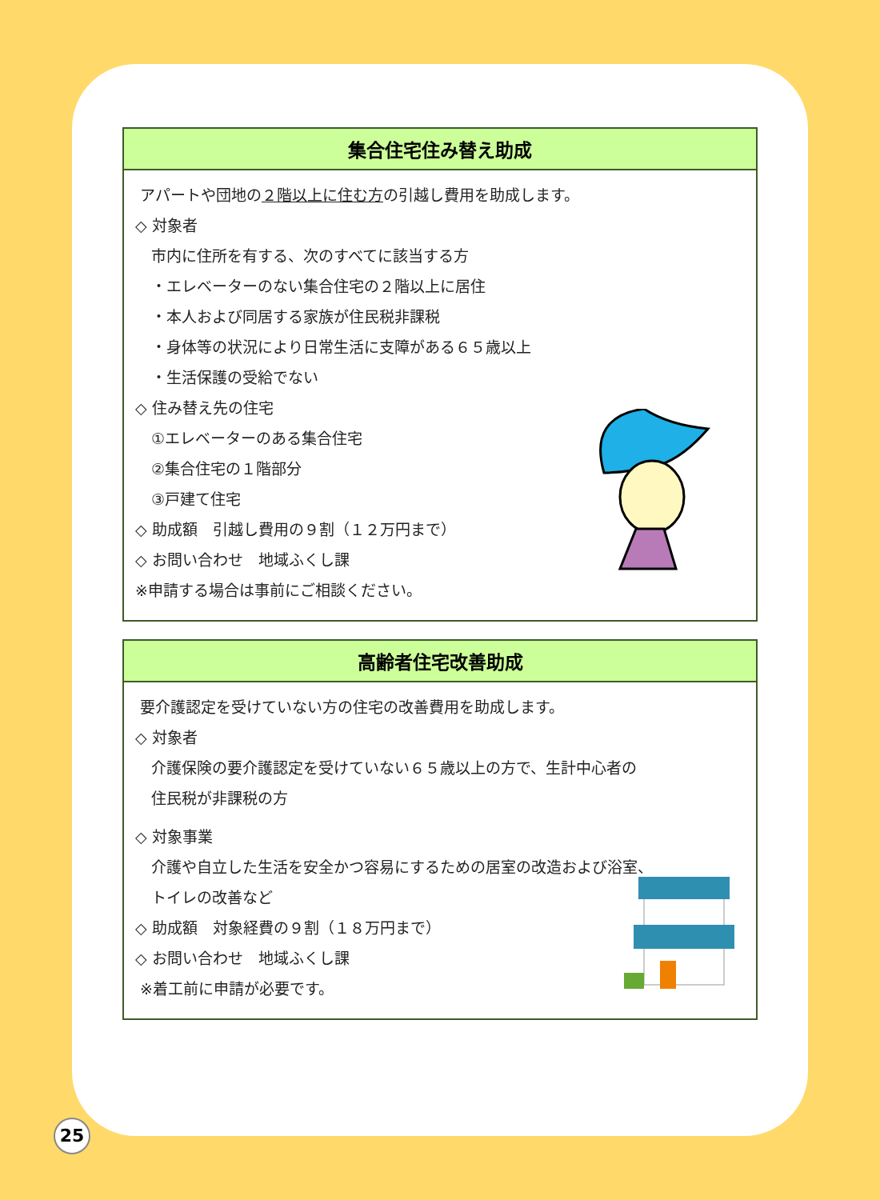集合住宅住み替え助成
アパートや団地の２階以上に住む方の引越し費用を助成します。
◇ 対象者
市内に住所を有する、次のすべてに該当する方
・エレベーターのない集合住宅の２階以上に居住
・本人および同居する家族が住民税非課税
・身体等の状況により日常生活に支障がある６５歳以上
・生活保護の受給でない
◇ 住み替え先の住宅
①エレベーターのある集合住宅
②集合住宅の１階部分
③戸建て住宅
◇ 助成額　引越し費用の９割（１２万円まで）
◇ お問い合わせ　地域ふくし課
※申請する場合は事前にご相談ください。
高齢者住宅改善助成
要介護認定を受けていない方の住宅の改善費用を助成します。
◇ 対象者
介護保険の要介護認定を受けていない６５歳以上の方で、生計中心者の
住民税が非課税の方
◇ 対象事業
介護や自立した生活を安全かつ容易にするための居室の改造および浴室、
トイレの改善など
◇ 助成額　対象経費の９割（１８万円まで）
◇ お問い合わせ　地域ふくし課
※着工前に申請が必要です。
25